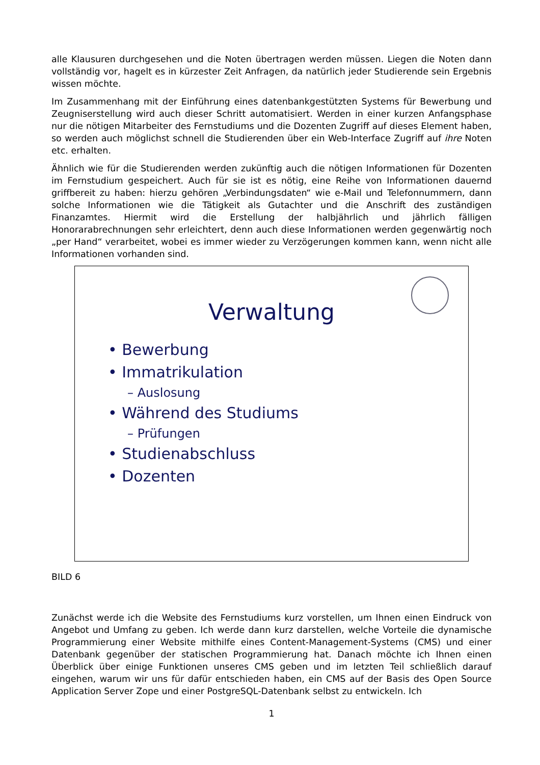alle Klausuren durchgesehen und die Noten übertragen werden müssen. Liegen die Noten dann vollständig vor, hagelt es in kürzester Zeit Anfragen, da natürlich jeder Studierende sein Ergebnis wissen möchte.
Im Zusammenhang mit der Einführung eines datenbankgestützten Systems für Bewerbung und Zeugniserstellung wird auch dieser Schritt automatisiert. Werden in einer kurzen Anfangsphase nur die nötigen Mitarbeiter des Fernstudiums und die Dozenten Zugriff auf dieses Element haben, so werden auch möglichst schnell die Studierenden über ein Web-Interface Zugriff auf ihre Noten etc. erhalten.
Ähnlich wie für die Studierenden werden zukünftig auch die nötigen Informationen für Dozenten im Fernstudium gespeichert. Auch für sie ist es nötig, eine Reihe von Informationen dauernd griffbereit zu haben: hierzu gehören „Verbindungsdaten“ wie e-Mail und Telefonnummern, dann solche Informationen wie die Tätigkeit als Gutachter und die Anschrift des zuständigen Finanzamtes. Hiermit wird die Erstellung der halbjährlich und jährlich fälligen Honorarabrechnungen sehr erleichtert, denn auch diese Informationen werden gegenwärtig noch „per Hand“ verarbeitet, wobei es immer wieder zu Verzögerungen kommen kann, wenn nicht alle Informationen vorhanden sind.
Verwaltung
• Bewerbung
• Immatrikulation
– Auslosung
• Während des Studiums
– Prüfungen
• Studienabschluss
• Dozenten
BILD 6
Zunächst werde ich die Website des Fernstudiums kurz vorstellen, um Ihnen einen Eindruck von Angebot und Umfang zu geben. Ich werde dann kurz darstellen, welche Vorteile die dynamische Programmierung einer Website mithilfe eines Content-Management-Systems (CMS) und einer Datenbank gegenüber der statischen Programmierung hat. Danach möchte ich Ihnen einen Überblick über einige Funktionen unseres CMS geben und im letzten Teil schließlich darauf eingehen, warum wir uns für dafür entschieden haben, ein CMS auf der Basis des Open Source Application Server Zope und einer PostgreSQL-Datenbank selbst zu entwickeln. Ich
1